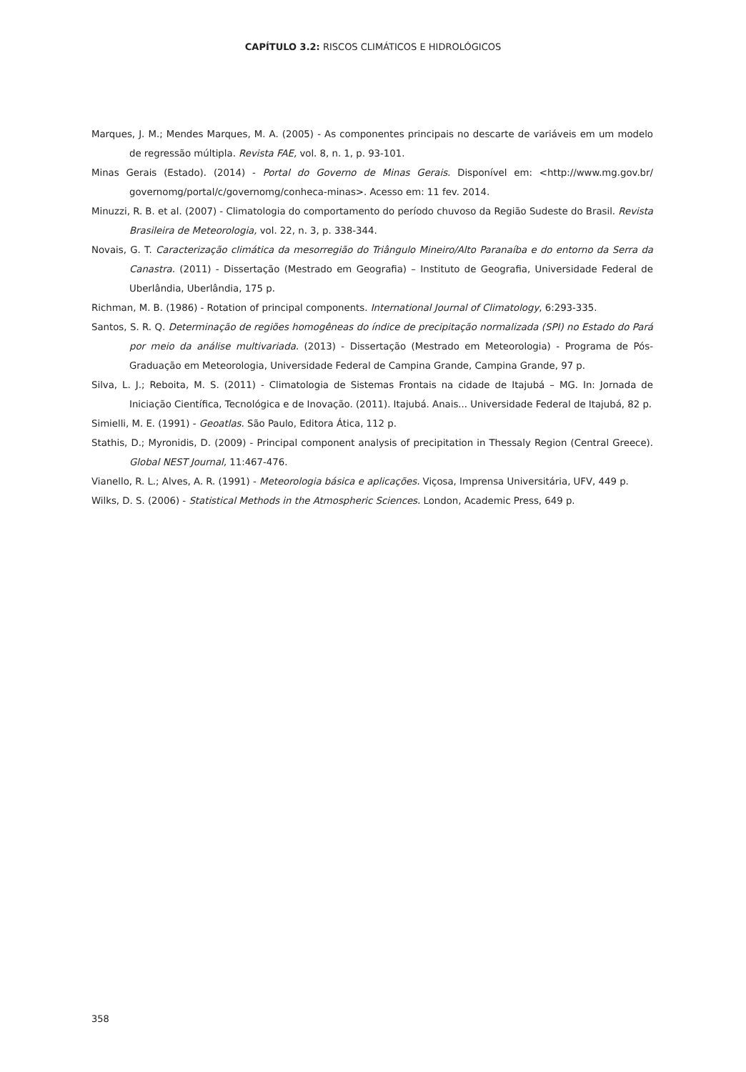CAPÍTULO 3.2: RISCOS CLIMÁTICOS E HIDROLÓGICOS
Marques, J. M.; Mendes Marques, M. A. (2005) - As componentes principais no descarte de variáveis em um modelo de regressão múltipla. Revista FAE, vol. 8, n. 1, p. 93-101.
Minas Gerais (Estado). (2014) - Portal do Governo de Minas Gerais. Disponível em: <http://www.mg.gov.br/ governomg/portal/c/governomg/conheca-minas>. Acesso em: 11 fev. 2014.
Minuzzi, R. B. et al. (2007) - Climatologia do comportamento do período chuvoso da Região Sudeste do Brasil. Revista Brasileira de Meteorologia, vol. 22, n. 3, p. 338-344.
Novais, G. T. Caracterização climática da mesorregião do Triângulo Mineiro/Alto Paranaíba e do entorno da Serra da Canastra. (2011) - Dissertação (Mestrado em Geografia) – Instituto de Geografia, Universidade Federal de Uberlândia, Uberlândia, 175 p.
Richman, M. B. (1986) - Rotation of principal components. International Journal of Climatology, 6:293-335.
Santos, S. R. Q. Determinação de regiões homogêneas do índice de precipitação normalizada (SPI) no Estado do Pará por meio da análise multivariada. (2013) - Dissertação (Mestrado em Meteorologia) - Programa de Pós-Graduação em Meteorologia, Universidade Federal de Campina Grande, Campina Grande, 97 p.
Silva, L. J.; Reboita, M. S. (2011) - Climatologia de Sistemas Frontais na cidade de Itajubá – MG. In: Jornada de Iniciação Científica, Tecnológica e de Inovação. (2011). Itajubá. Anais... Universidade Federal de Itajubá, 82 p.
Simielli, M. E. (1991) - Geoatlas. São Paulo, Editora Ática, 112 p.
Stathis, D.; Myronidis, D. (2009) - Principal component analysis of precipitation in Thessaly Region (Central Greece). Global NEST Journal, 11:467-476.
Vianello, R. L.; Alves, A. R. (1991) - Meteorologia básica e aplicações. Viçosa, Imprensa Universitária, UFV, 449 p.
Wilks, D. S. (2006) - Statistical Methods in the Atmospheric Sciences. London, Academic Press, 649 p.
358